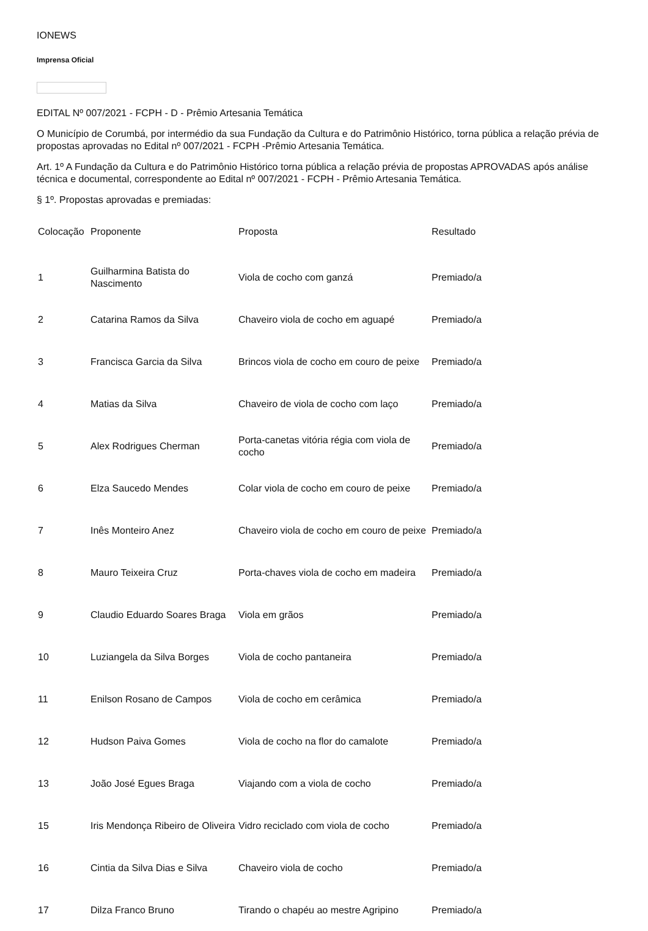IONEWS
Imprensa Oficial
EDITAL Nº 007/2021 - FCPH - D - Prêmio Artesania Temática
O Município de Corumbá, por intermédio da sua Fundação da Cultura e do Patrimônio Histórico, torna pública a relação prévia de propostas aprovadas no Edital nº 007/2021 - FCPH -Prêmio Artesania Temática.
Art. 1º A Fundação da Cultura e do Patrimônio Histórico torna pública a relação prévia de propostas APROVADAS após análise técnica e documental, correspondente ao Edital nº 007/2021 - FCPH - Prêmio Artesania Temática.
§ 1º. Propostas aprovadas e premiadas:
| Colocação | Proponente | Proposta | Resultado |
| --- | --- | --- | --- |
| 1 | Guilharmina Batista do Nascimento | Viola de cocho com ganzá | Premiado/a |
| 2 | Catarina Ramos da Silva | Chaveiro viola de cocho em aguapé | Premiado/a |
| 3 | Francisca Garcia da Silva | Brincos viola de cocho em couro de peixe | Premiado/a |
| 4 | Matias da Silva | Chaveiro de viola de cocho com laço | Premiado/a |
| 5 | Alex Rodrigues Cherman | Porta-canetas vitória régia com viola de cocho | Premiado/a |
| 6 | Elza Saucedo Mendes | Colar viola de cocho em couro de peixe | Premiado/a |
| 7 | Inês Monteiro Anez | Chaveiro viola de cocho em couro de peixe | Premiado/a |
| 8 | Mauro Teixeira Cruz | Porta-chaves viola de cocho em madeira | Premiado/a |
| 9 | Claudio Eduardo Soares Braga | Viola em grãos | Premiado/a |
| 10 | Luziangela da Silva Borges | Viola de cocho pantaneira | Premiado/a |
| 11 | Enilson Rosano de Campos | Viola de cocho em cerâmica | Premiado/a |
| 12 | Hudson Paiva Gomes | Viola de cocho na flor do camalote | Premiado/a |
| 13 | João José Egues Braga | Viajando com a viola de cocho | Premiado/a |
| 15 | Iris Mendonça Ribeiro de Oliveira | Vidro reciclado com viola de cocho | Premiado/a |
| 16 | Cintia da Silva Dias e Silva | Chaveiro viola de cocho | Premiado/a |
| 17 | Dilza Franco Bruno | Tirando o chapéu ao mestre Agripino | Premiado/a |